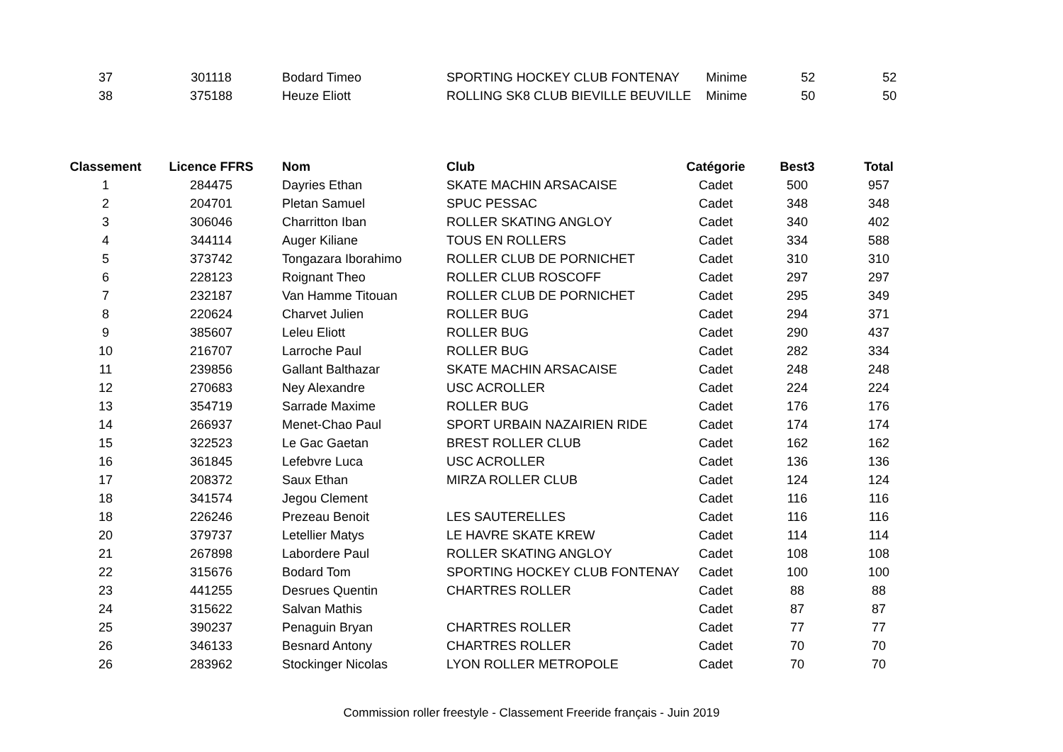| 37 | 301118 | Bodard Timeo | SPORTING HOCKEY CLUB FONTENAY | Minime | 52 | 52 |
| 38 | 375188 | Heuze Eliott | ROLLING SK8 CLUB BIEVILLE BEUVILLE | Minime | 50 | 50 |
| Classement | Licence FFRS | Nom | Club | Catégorie | Best3 | Total |
| --- | --- | --- | --- | --- | --- | --- |
| 1 | 284475 | Dayries Ethan | SKATE MACHIN ARSACAISE | Cadet | 500 | 957 |
| 2 | 204701 | Pletan Samuel | SPUC PESSAC | Cadet | 348 | 348 |
| 3 | 306046 | Charritton Iban | ROLLER SKATING ANGLOY | Cadet | 340 | 402 |
| 4 | 344114 | Auger Kiliane | TOUS EN ROLLERS | Cadet | 334 | 588 |
| 5 | 373742 | Tongazara Iborahimo | ROLLER CLUB DE PORNICHET | Cadet | 310 | 310 |
| 6 | 228123 | Roignant Theo | ROLLER CLUB ROSCOFF | Cadet | 297 | 297 |
| 7 | 232187 | Van Hamme Titouan | ROLLER CLUB DE PORNICHET | Cadet | 295 | 349 |
| 8 | 220624 | Charvet Julien | ROLLER BUG | Cadet | 294 | 371 |
| 9 | 385607 | Leleu Eliott | ROLLER BUG | Cadet | 290 | 437 |
| 10 | 216707 | Larroche Paul | ROLLER BUG | Cadet | 282 | 334 |
| 11 | 239856 | Gallant Balthazar | SKATE MACHIN ARSACAISE | Cadet | 248 | 248 |
| 12 | 270683 | Ney Alexandre | USC ACROLLER | Cadet | 224 | 224 |
| 13 | 354719 | Sarrade Maxime | ROLLER BUG | Cadet | 176 | 176 |
| 14 | 266937 | Menet-Chao Paul | SPORT URBAIN NAZAIRIEN RIDE | Cadet | 174 | 174 |
| 15 | 322523 | Le Gac Gaetan | BREST ROLLER CLUB | Cadet | 162 | 162 |
| 16 | 361845 | Lefebvre Luca | USC ACROLLER | Cadet | 136 | 136 |
| 17 | 208372 | Saux Ethan | MIRZA ROLLER CLUB | Cadet | 124 | 124 |
| 18 | 341574 | Jegou Clement | | Cadet | 116 | 116 |
| 18 | 226246 | Prezeau Benoit | LES SAUTERELLES | Cadet | 116 | 116 |
| 20 | 379737 | Letellier Matys | LE HAVRE SKATE KREW | Cadet | 114 | 114 |
| 21 | 267898 | Labordere Paul | ROLLER SKATING ANGLOY | Cadet | 108 | 108 |
| 22 | 315676 | Bodard Tom | SPORTING HOCKEY CLUB FONTENAY | Cadet | 100 | 100 |
| 23 | 441255 | Desrues Quentin | CHARTRES ROLLER | Cadet | 88 | 88 |
| 24 | 315622 | Salvan Mathis | | Cadet | 87 | 87 |
| 25 | 390237 | Penaguin Bryan | CHARTRES ROLLER | Cadet | 77 | 77 |
| 26 | 346133 | Besnard Antony | CHARTRES ROLLER | Cadet | 70 | 70 |
| 26 | 283962 | Stockinger Nicolas | LYON ROLLER METROPOLE | Cadet | 70 | 70 |
Commission roller freestyle - Classement Freeride français - Juin 2019